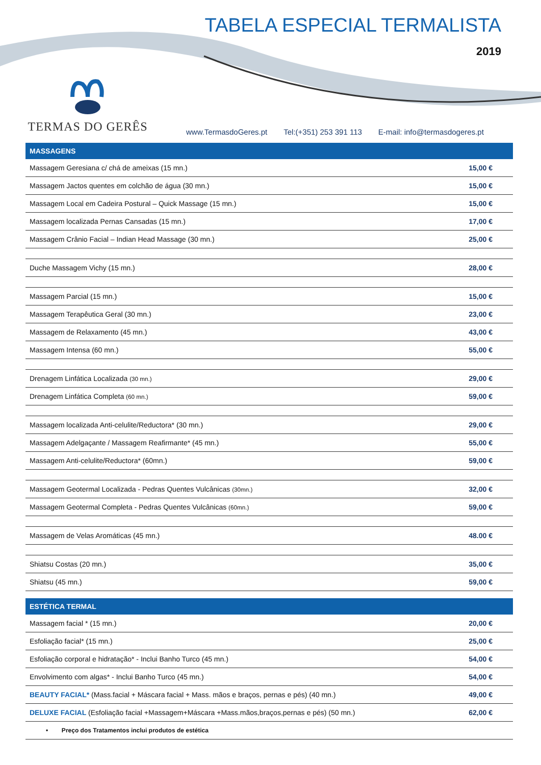TABELA ESPECIAL TERMALISTA
2019
TERMAS DO GERÊS
www.TermasdoGeres.pt Tel:(+351) 253 391 113 E-mail: info@termasdogeres.pt
| MASSAGENS | |
| --- | --- |
| Massagem Geresiana c/ chá de ameixas (15 mn.) | 15,00 € |
| Massagem Jactos quentes em colchão de água (30 mn.) | 15,00 € |
| Massagem Local em Cadeira Postural – Quick Massage (15 mn.) | 15,00 € |
| Massagem localizada Pernas Cansadas (15 mn.) | 17,00 € |
| Massagem Crânio Facial – Indian Head Massage (30 mn.) | 25,00 € |
| Duche Massagem Vichy (15 mn.) | 28,00 € |
| Massagem Parcial (15 mn.) | 15,00 € |
| Massagem Terapêutica Geral (30 mn.) | 23,00 € |
| Massagem de Relaxamento (45 mn.) | 43,00 € |
| Massagem Intensa (60 mn.) | 55,00 € |
| Drenagem Linfática Localizada (30 mn.) | 29,00 € |
| Drenagem Linfática Completa (60 mn.) | 59,00 € |
| Massagem localizada Anti-celulite/Reductora* (30 mn.) | 29,00 € |
| Massagem Adelgaçante / Massagem Reafirmante* (45 mn.) | 55,00 € |
| Massagem Anti-celulite/Reductora* (60mn.) | 59,00 € |
| Massagem Geotermal Localizada - Pedras Quentes Vulcânicas (30mn.) | 32,00 € |
| Massagem Geotermal Completa - Pedras Quentes Vulcânicas (60mn.) | 59,00 € |
| Massagem de Velas Aromáticas (45 mn.) | 48.00 € |
| Shiatsu Costas (20 mn.) | 35,00 € |
| Shiatsu (45 mn.) | 59,00 € |
| ESTÉTICA TERMAL | |
| --- | --- |
| Massagem facial * (15 mn.) | 20,00 € |
| Esfoliação facial* (15 mn.) | 25,00 € |
| Esfoliação corporal e hidratação* - Inclui Banho Turco (45 mn.) | 54,00 € |
| Envolvimento com algas* - Inclui Banho Turco (45 mn.) | 54,00 € |
| BEAUTY FACIAL* (Mass.facial + Máscara facial + Mass. mãos e braços, pernas e pés) (40 mn.) | 49,00 € |
| DELUXE FACIAL (Esfoliação facial +Massagem+Máscara +Mass.mãos,braços,pernas e pés) (50 mn.) | 62,00 € |
| • Preço dos Tratamentos inclui produtos de estética | |